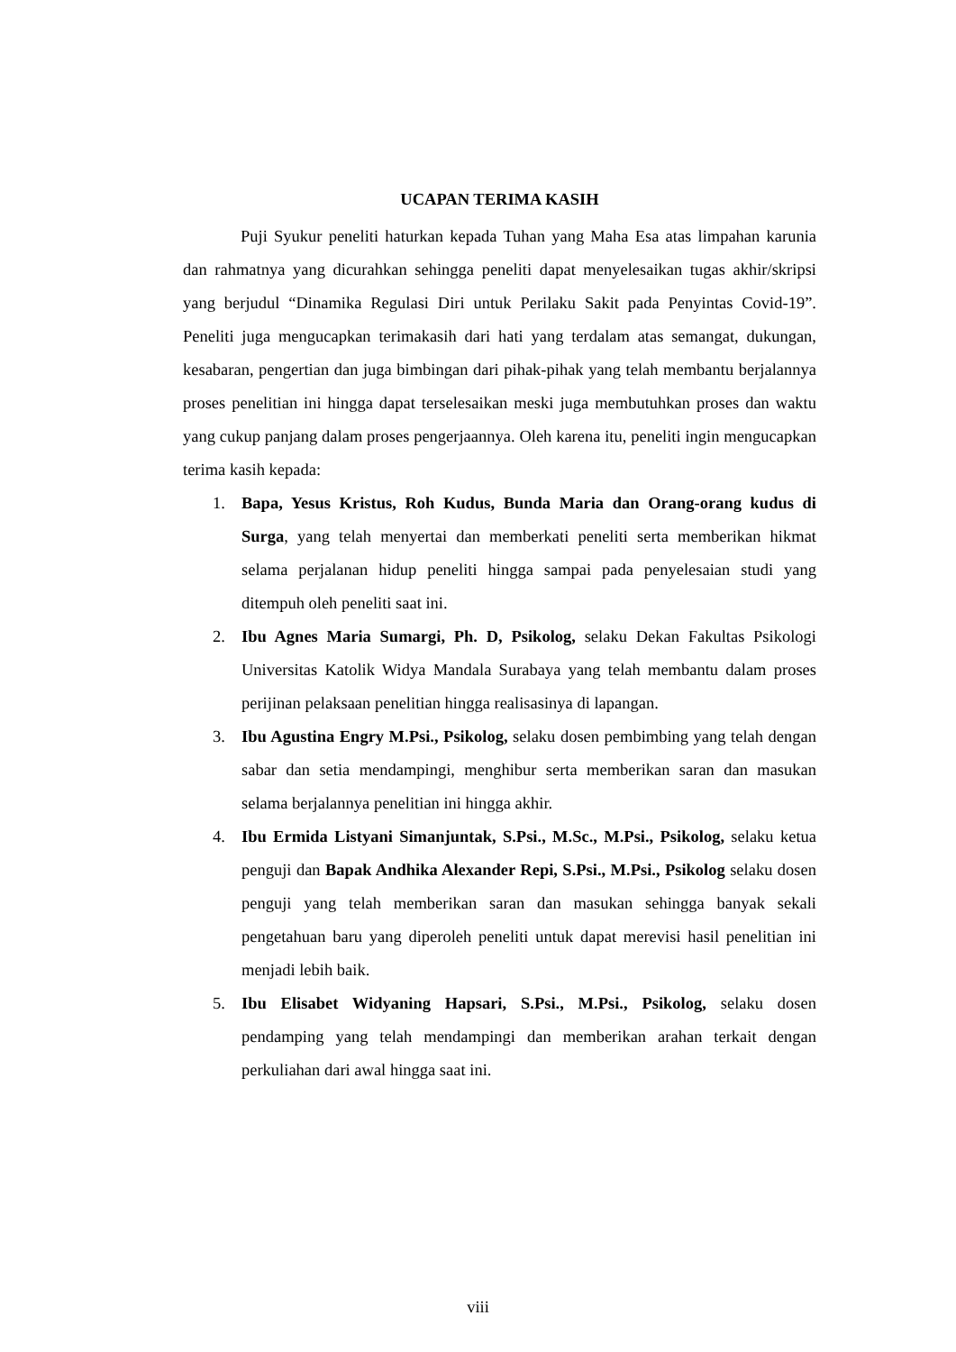UCAPAN TERIMA KASIH
Puji Syukur peneliti haturkan kepada Tuhan yang Maha Esa atas limpahan karunia dan rahmatnya yang dicurahkan sehingga peneliti dapat menyelesaikan tugas akhir/skripsi yang berjudul “Dinamika Regulasi Diri untuk Perilaku Sakit pada Penyintas Covid-19”. Peneliti juga mengucapkan terimakasih dari hati yang terdalam atas semangat, dukungan, kesabaran, pengertian dan juga bimbingan dari pihak-pihak yang telah membantu berjalannya proses penelitian ini hingga dapat terselesaikan meski juga membutuhkan proses dan waktu yang cukup panjang dalam proses pengerjaannya. Oleh karena itu, peneliti ingin mengucapkan terima kasih kepada:
1. Bapa, Yesus Kristus, Roh Kudus, Bunda Maria dan Orang-orang kudus di Surga, yang telah menyertai dan memberkati peneliti serta memberikan hikmat selama perjalanan hidup peneliti hingga sampai pada penyelesaian studi yang ditempuh oleh peneliti saat ini.
2. Ibu Agnes Maria Sumargi, Ph. D, Psikolog, selaku Dekan Fakultas Psikologi Universitas Katolik Widya Mandala Surabaya yang telah membantu dalam proses perijinan pelaksaan penelitian hingga realisasinya di lapangan.
3. Ibu Agustina Engry M.Psi., Psikolog, selaku dosen pembimbing yang telah dengan sabar dan setia mendampingi, menghibur serta memberikan saran dan masukan selama berjalannya penelitian ini hingga akhir.
4. Ibu Ermida Listyani Simanjuntak, S.Psi., M.Sc., M.Psi., Psikolog, selaku ketua penguji dan Bapak Andhika Alexander Repi, S.Psi., M.Psi., Psikolog selaku dosen penguji yang telah memberikan saran dan masukan sehingga banyak sekali pengetahuan baru yang diperoleh peneliti untuk dapat merevisi hasil penelitian ini menjadi lebih baik.
5. Ibu Elisabet Widyaning Hapsari, S.Psi., M.Psi., Psikolog, selaku dosen pendamping yang telah mendampingi dan memberikan arahan terkait dengan perkuliahan dari awal hingga saat ini.
viii